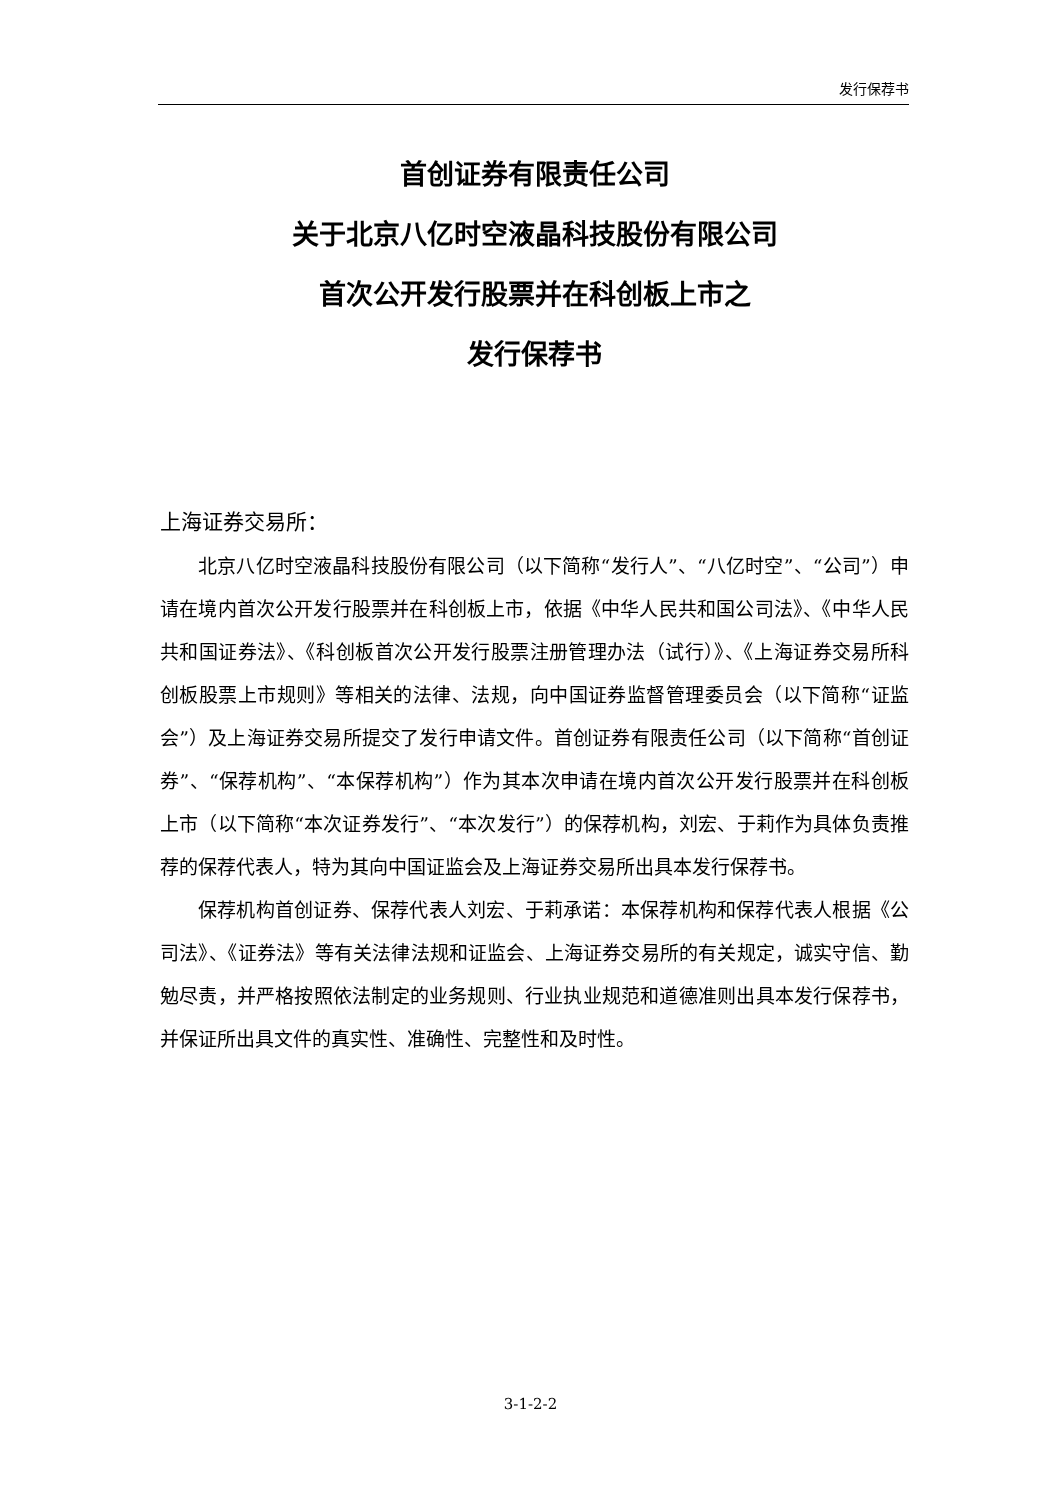发行保荐书
首创证券有限责任公司
关于北京八亿时空液晶科技股份有限公司
首次公开发行股票并在科创板上市之
发行保荐书
上海证券交易所：
北京八亿时空液晶科技股份有限公司（以下简称“发行人”、“八亿时空”、“公司”）申请在境内首次公开发行股票并在科创板上市，依据《中华人民共和国公司法》、《中华人民共和国证券法》、《科创板首次公开发行股票注册管理办法（试行）》、《上海证券交易所科创板股票上市规则》等相关的法律、法规，向中国证券监督管理委员会（以下简称“证监会”）及上海证券交易所提交了发行申请文件。首创证券有限责任公司（以下简称“首创证券”、“保荐机构”、“本保荐机构”）作为其本次申请在境内首次公开发行股票并在科创板上市（以下简称“本次证券发行”、“本次发行”）的保荐机构，刘宏、于莉作为具体负责推荐的保荐代表人，特为其向中国证监会及上海证券交易所出具本发行保荐书。
保荐机构首创证券、保荐代表人刘宏、于莉承诺：本保荐机构和保荐代表人根据《公司法》、《证券法》等有关法律法规和证监会、上海证券交易所的有关规定，诚实守信、勤勉尽责，并严格按照依法制定的业务规则、行业执业规范和道德准则出具本发行保荐书，并保证所出具文件的真实性、准确性、完整性和及时性。
3-1-2-2